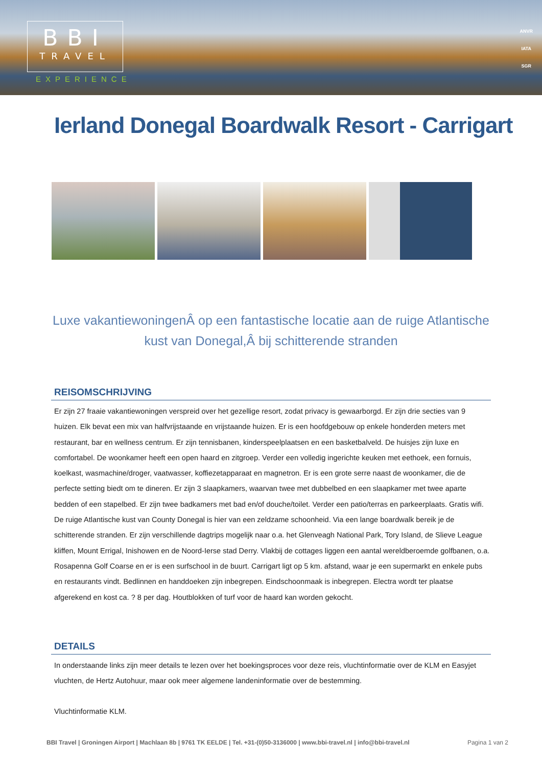BBI
TRAVEL
EXPERIENCE
ANVR
IATA
SGR
Ierland Donegal Boardwalk Resort - Carrigart
Luxe vakantiewoningenÂ op een fantastische locatie aan de ruige Atlantische kust van Donegal,Â bij schitterende stranden
REISOMSCHRIJVING
Er zijn 27 fraaie vakantiewoningen verspreid over het gezellige resort, zodat privacy is gewaarborgd. Er zijn drie secties van 9 huizen. Elk bevat een mix van halfvrijstaande en vrijstaande huizen. Er is een hoofdgebouw op enkele honderden meters met restaurant, bar en wellness centrum. Er zijn tennisbanen, kinderspeelplaatsen en een basketbalveld. De huisjes zijn luxe en comfortabel. De woonkamer heeft een open haard en zitgroep. Verder een volledig ingerichte keuken met eethoek, een fornuis, koelkast, wasmachine/droger, vaatwasser, koffiezetapparaat en magnetron. Er is een grote serre naast de woonkamer, die de perfecte setting biedt om te dineren. Er zijn 3 slaapkamers, waarvan twee met dubbelbed en een slaapkamer met twee aparte bedden of een stapelbed. Er zijn twee badkamers met bad en/of douche/toilet. Verder een patio/terras en parkeerplaats. Gratis wifi. De ruige Atlantische kust van County Donegal is hier van een zeldzame schoonheid. Via een lange boardwalk bereik je de schitterende stranden. Er zijn verschillende dagtrips mogelijk naar o.a. het Glenveagh National Park, Tory Island, de Slieve League kliffen, Mount Errigal, Inishowen en de Noord-Ierse stad Derry. Vlakbij de cottages liggen een aantal wereldberoemde golfbanen, o.a. Rosapenna Golf Coarse en er is een surfschool in de buurt. Carrigart ligt op 5 km. afstand, waar je een supermarkt en enkele pubs en restaurants vindt. Bedlinnen en handdoeken zijn inbegrepen. Eindschoonmaak is inbegrepen. Electra wordt ter plaatse afgerekend en kost ca. ? 8 per dag. Houtblokken of turf voor de haard kan worden gekocht.
DETAILS
In onderstaande links zijn meer details te lezen over het boekingsproces voor deze reis, vluchtinformatie over de KLM en Easyjet vluchten, de Hertz Autohuur, maar ook meer algemene landeninformatie over de bestemming.
Vluchtinformatie KLM.
BBI Travel | Groningen Airport | Machlaan 8b | 9761 TK EELDE | Tel. +31-(0)50-3136000 | www.bbi-travel.nl | info@bbi-travel.nl Pagina 1 van 2